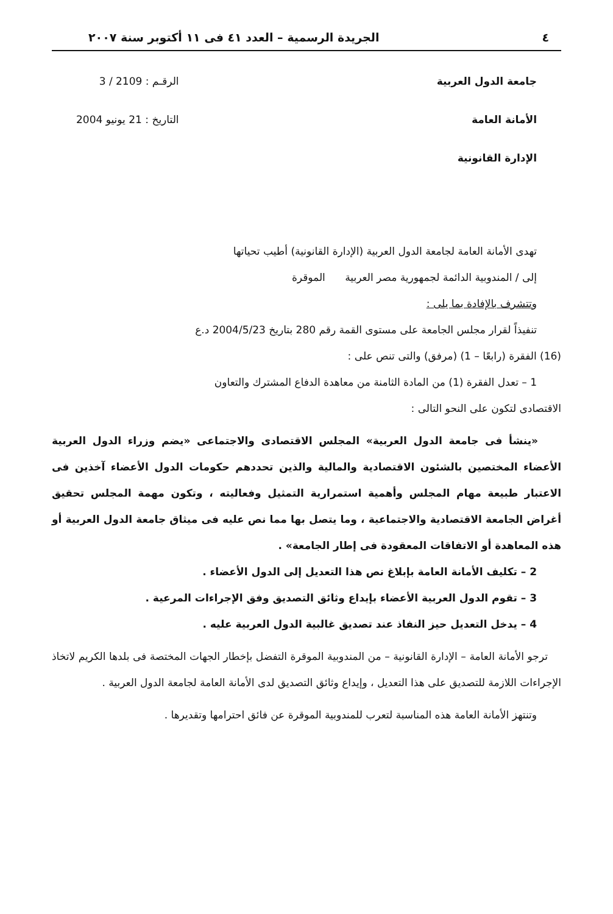٤ الجريدة الرسمية – العدد ٤١ فى ١١ أكتوبر سنة ٢٠٠٧
جامعة الدول العربية
الأمانة العامة
الإدارة القانونية
الرقـم : 2109 / 3
التاريخ : 21 يونيو 2004
تهدى الأمانة العامة لجامعة الدول العربية (الإدارة القانونية) أطيب تحياتها
إلى / المندوبية الدائمة لجمهورية مصر العربية الموقرة
وتتشرف بالإفادة بما يلى :
تنفيذاً لقرار مجلس الجامعة على مستوى القمة رقم 280 بتاريخ 2004/5/23 د.ع
(16) الفقرة (رابعًا – 1) (مرفق) والتى تنص على :
1 – تعدل الفقرة (1) من المادة الثامنة من معاهدة الدفاع المشترك والتعاون
الاقتصادى لتكون على النحو التالى :
«ينشأ فى جامعة الدول العربية» المجلس الاقتصادى والاجتماعى «يضم وزراء الدول العربية الأعضاء المختصين بالشئون الاقتصادية والمالية والذين تحددهم حكومات الدول الأعضاء آخذين فى الاعتبار طبيعة مهام المجلس وأهمية استمرارية التمثيل وفعاليته ، وتكون مهمة المجلس تحقيق أغراض الجامعة الاقتصادية والاجتماعية ، وما يتصل بها مما نص عليه فى ميثاق جامعة الدول العربية أو هذه المعاهدة أو الاتفاقات المعقودة فى إطار الجامعة» .
2 – تكليف الأمانة العامة بإبلاغ نص هذا التعديل إلى الدول الأعضاء .
3 – تقوم الدول العربية الأعضاء بإيداع وثائق التصديق وفق الإجراءات المرعية .
4 – يدخل التعديل حيز النفاذ عند تصديق غالبية الدول العربية عليه .
ترجو الأمانة العامة – الإدارة القانونية – من المندوبية الموقرة التفضل بإخطار الجهات المختصة فى بلدها الكريم لاتخاذ الإجراءات اللازمة للتصديق على هذا التعديل ، وإيداع وثائق التصديق لدى الأمانة العامة لجامعة الدول العربية .
وتنتهز الأمانة العامة هذه المناسبة لتعرب للمندوبية الموقرة عن فائق احترامها وتقديرها .